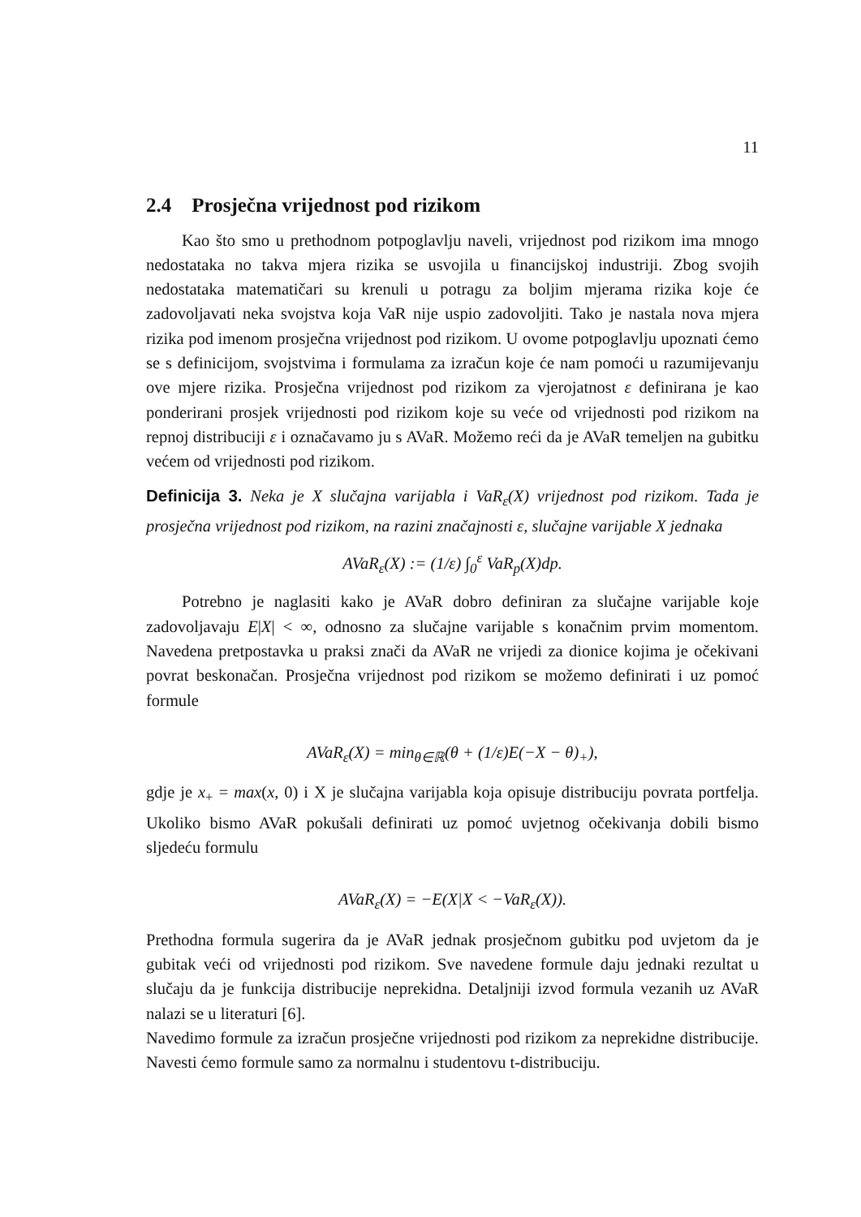11
2.4 Prosječna vrijednost pod rizikom
Kao što smo u prethodnom potpoglavlju naveli, vrijednost pod rizikom ima mnogo nedostataka no takva mjera rizika se usvojila u financijskoj industriji. Zbog svojih nedostataka matematičari su krenuli u potragu za boljim mjerama rizika koje će zadovoljavati neka svojstva koja VaR nije uspio zadovoljiti. Tako je nastala nova mjera rizika pod imenom prosječna vrijednost pod rizikom. U ovome potpoglavlju upoznati ćemo se s definicijom, svojstvima i formulama za izračun koje će nam pomoći u razumijevanju ove mjere rizika. Prosječna vrijednost pod rizikom za vjerojatnost ε definirana je kao ponderirani prosjek vrijednosti pod rizikom koje su veće od vrijednosti pod rizikom na repnoj distribuciji ε i označavamo ju s AVaR. Možemo reći da je AVaR temeljen na gubitku većem od vrijednosti pod rizikom.
Definicija 3. Neka je X slučajna varijabla i VaR<sub>ε</sub>(X) vrijednost pod rizikom. Tada je prosječna vrijednost pod rizikom, na razini značajnosti ε, slučajne varijable X jednaka
AVaR<sub>ε</sub>(X) := (1/ε) ∫<sub>0</sub><sup>ε</sup> VaR<sub>p</sub>(X)dp.
Potrebno je naglasiti kako je AVaR dobro definiran za slučajne varijable koje zadovoljavaju E|X| < ∞, odnosno za slučajne varijable s konačnim prvim momentom. Navedena pretpostavka u praksi znači da AVaR ne vrijedi za dionice kojima je očekivani povrat beskonačan. Prosječna vrijednost pod rizikom se možemo definirati i uz pomoć formule
AVaR<sub>ε</sub>(X) = min<sub>θ∈ℝ</sub>(θ + (1/ε)E(−X − θ)<sub>+</sub>),
gdje je x<sub>+</sub> = max(x, 0) i X je slučajna varijabla koja opisuje distribuciju povrata portfelja. Ukoliko bismo AVaR pokušali definirati uz pomoć uvjetnog očekivanja dobili bismo sljedeću formulu
AVaR<sub>ε</sub>(X) = −E(X|X < −VaR<sub>ε</sub>(X)).
Prethodna formula sugerira da je AVaR jednak prosječnom gubitku pod uvjetom da je gubitak veći od vrijednosti pod rizikom. Sve navedene formule daju jednaki rezultat u slučaju da je funkcija distribucije neprekidna. Detaljniji izvod formula vezanih uz AVaR nalazi se u literaturi [6].
Navedimo formule za izračun prosječne vrijednosti pod rizikom za neprekidne distribucije. Navesti ćemo formule samo za normalnu i studentovu t-distribuciju.